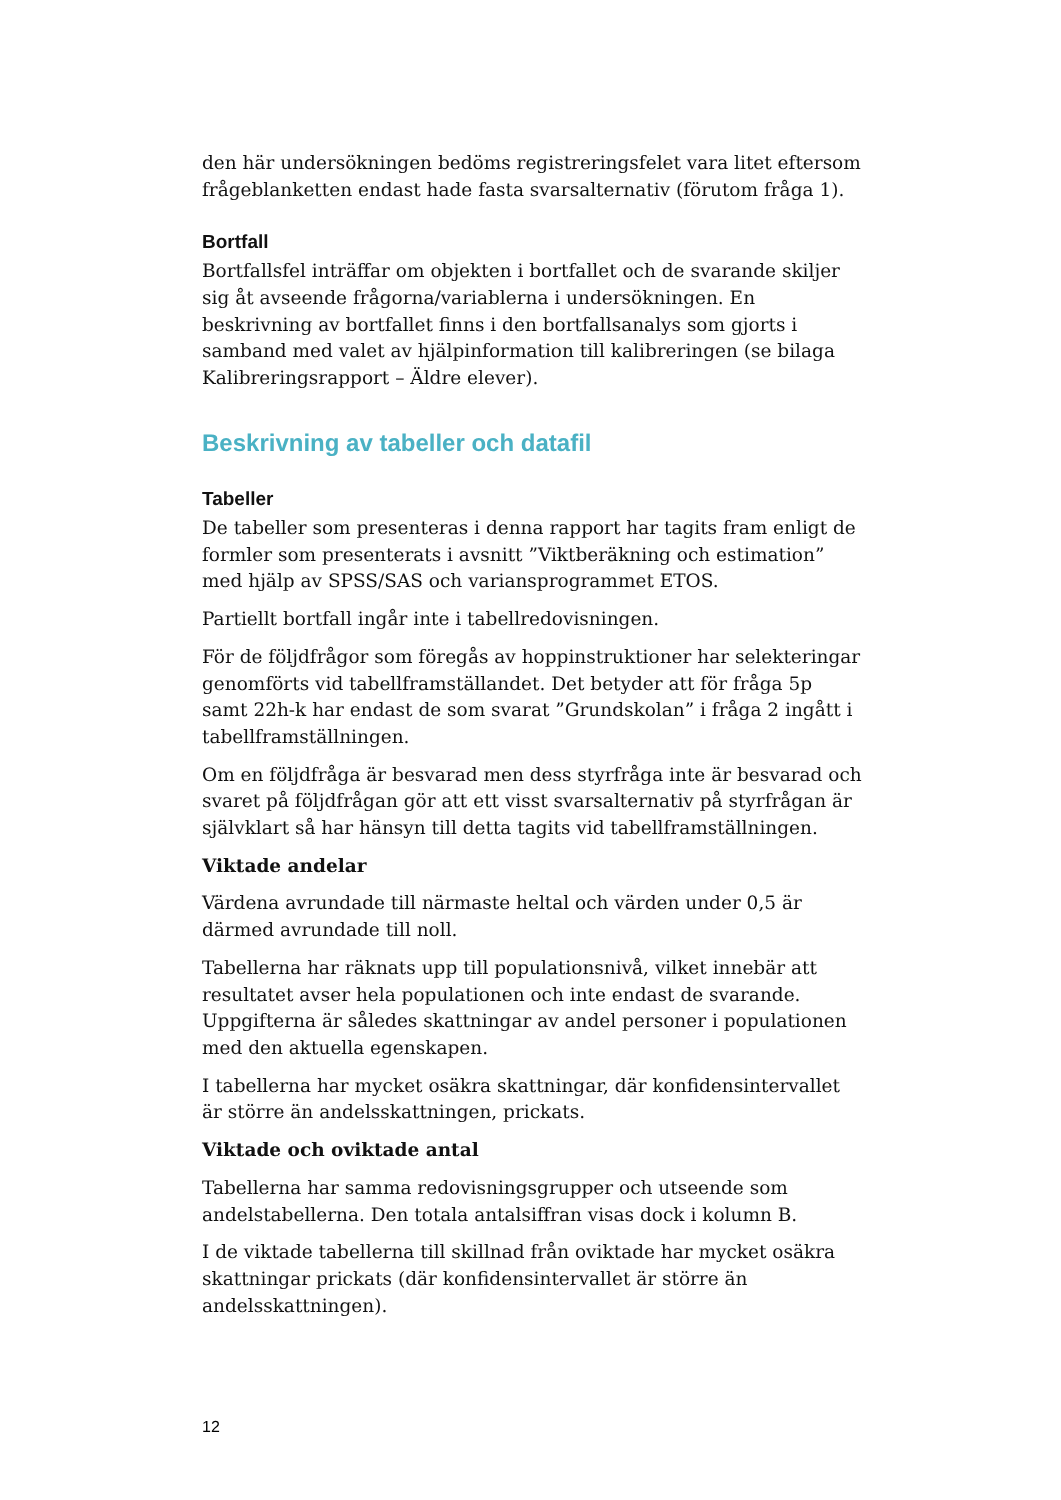den här undersökningen bedöms registreringsfelet vara litet eftersom frågeblanketten endast hade fasta svarsalternativ (förutom fråga 1).
Bortfall
Bortfallsfel inträffar om objekten i bortfallet och de svarande skiljer sig åt avseende frågorna/variablerna i undersökningen. En beskrivning av bortfallet finns i den bortfallsanalys som gjorts i samband med valet av hjälpinformation till kalibreringen (se bilaga Kalibreringsrapport – Äldre elever).
Beskrivning av tabeller och datafil
Tabeller
De tabeller som presenteras i denna rapport har tagits fram enligt de formler som presenterats i avsnitt ”Viktberäkning och estimation” med hjälp av SPSS/SAS och variansprogrammet ETOS.
Partiellt bortfall ingår inte i tabellredovisningen.
För de följdfrågor som föregås av hoppinstruktioner har selekteringar genomförts vid tabellframställandet. Det betyder att för fråga 5p samt 22h-k har endast de som svarat ”Grundskolan” i fråga 2 ingått i tabellframställningen.
Om en följdfråga är besvarad men dess styrfråga inte är besvarad och svaret på följdfrågan gör att ett visst svarsalternativ på styrfrågan är självklart så har hänsyn till detta tagits vid tabellframställningen.
Viktade andelar
Värdena avrundade till närmaste heltal och värden under 0,5 är därmed avrundade till noll.
Tabellerna har räknats upp till populationsnivå, vilket innebär att resultatet avser hela populationen och inte endast de svarande. Uppgifterna är således skattningar av andel personer i populationen med den aktuella egenskapen.
I tabellerna har mycket osäkra skattningar, där konfidensintervallet är större än andelsskattningen, prickats.
Viktade och oviktade antal
Tabellerna har samma redovisningsgrupper och utseende som andelstabellerna. Den totala antalsiffran visas dock i kolumn B.
I de viktade tabellerna till skillnad från oviktade har mycket osäkra skattningar prickats (där konfidensintervallet är större än andelsskattningen).
12